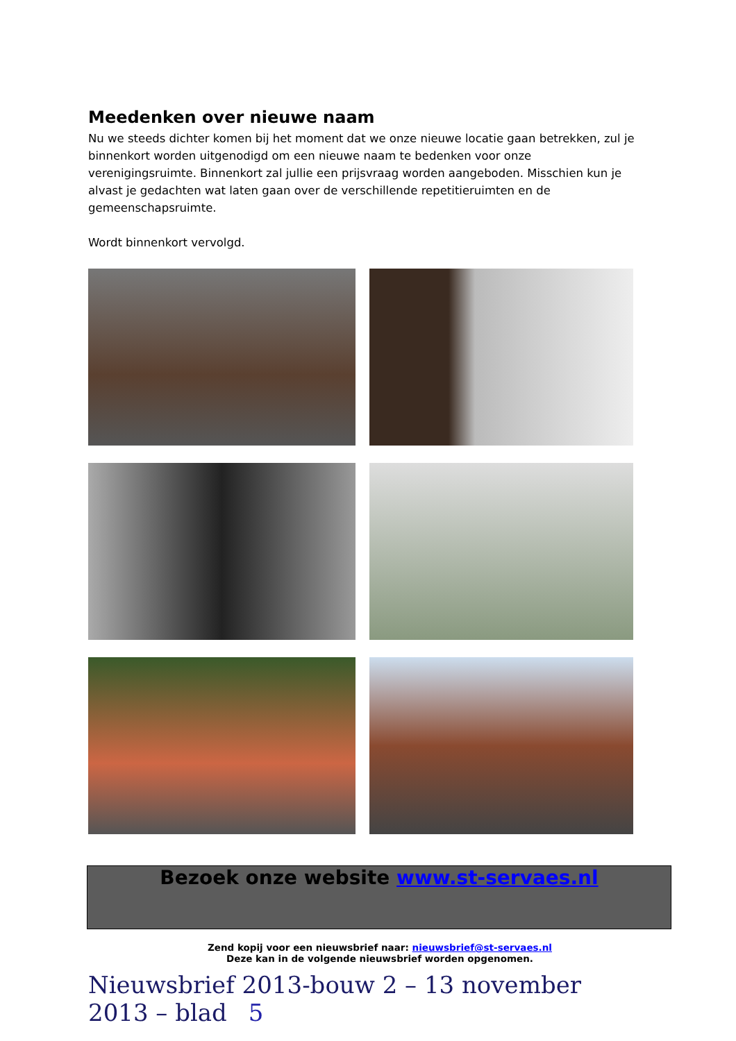Meedenken over nieuwe naam
Nu we steeds dichter komen bij het moment dat we onze nieuwe locatie gaan betrekken, zul je binnenkort worden uitgenodigd om een nieuwe naam te bedenken voor onze verenigingsruimte. Binnenkort zal jullie een prijsvraag worden aangeboden. Misschien kun je alvast je gedachten wat laten gaan over de verschillende repetitieruimten en de gemeenschapsruimte.
Wordt binnenkort vervolgd.
Bezoek onze website www.st-servaes.nl
Zend kopij voor een nieuwsbrief naar: nieuwsbrief@st-servaes.nl
Deze kan in de volgende nieuwsbrief worden opgenomen.
Nieuwsbrief 2013-bouw 2 – 13 november 2013 – blad 5